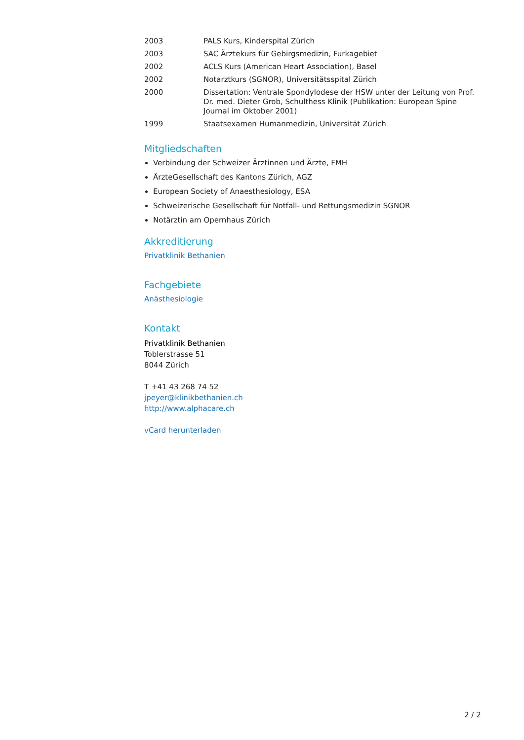| 2003 | PALS Kurs, Kinderspital Zürich |
| 2003 | SAC Ärztekurs für Gebirgsmedizin, Furkagebiet |
| 2002 | ACLS Kurs (American Heart Association), Basel |
| 2002 | Notarztkurs (SGNOR), Universitätsspital Zürich |
| 2000 | Dissertation: Ventrale Spondylodese der HSW unter der Leitung von Prof. Dr. med. Dieter Grob, Schulthess Klinik (Publikation: European Spine Journal im Oktober 2001) |
| 1999 | Staatsexamen Humanmedizin, Universität Zürich |
Mitgliedschaften
Verbindung der Schweizer Ärztinnen und Ärzte, FMH
ÄrzteGesellschaft des Kantons Zürich, AGZ
European Society of Anaesthesiology, ESA
Schweizerische Gesellschaft für Notfall- und Rettungsmedizin SGNOR
Notärztin am Opernhaus Zürich
Akkreditierung
Privatklinik Bethanien
Fachgebiete
Anästhesiologie
Kontakt
Privatklinik Bethanien
Toblerstrasse 51
8044 Zürich
T +41 43 268 74 52
jpeyer@klinikbethanien.ch
http://www.alphacare.ch
vCard herunterladen
2 / 2